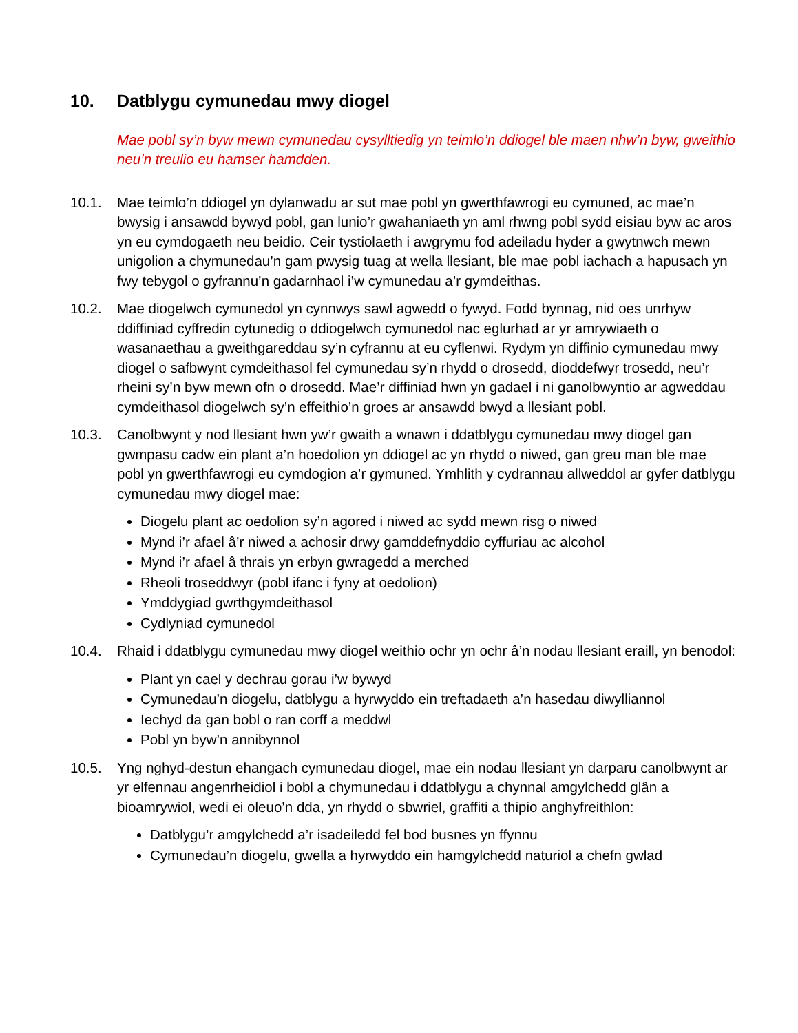10. Datblygu cymunedau mwy diogel
Mae pobl sy’n byw mewn cymunedau cysylltiedig yn teimlo’n ddiogel ble maen nhw’n byw, gweithio neu’n treulio eu hamser hamdden.
10.1. Mae teimlo’n ddiogel yn dylanwadu ar sut mae pobl yn gwerthfawrogi eu cymuned, ac mae’n bwysig i ansawdd bywyd pobl, gan lunio’r gwahaniaeth yn aml rhwng pobl sydd eisiau byw ac aros yn eu cymdogaeth neu beidio. Ceir tystiolaeth i awgrymu fod adeiladu hyder a gwytnwch mewn unigolion a chymunedau’n gam pwysig tuag at wella llesiant, ble mae pobl iachach a hapusach yn fwy tebygol o gyfrannu’n gadarnhaol i’w cymunedau a’r gymdeithas.
10.2. Mae diogelwch cymunedol yn cynnwys sawl agwedd o fywyd. Fodd bynnag, nid oes unrhyw ddiffiniad cyffredin cytunedig o ddiogelwch cymunedol nac eglurhad ar yr amrywiaeth o wasanaethau a gweithgareddau sy’n cyfrannu at eu cyflenwi. Rydym yn diffinio cymunedau mwy diogel o safbwynt cymdeithasol fel cymunedau sy’n rhydd o drosedd, dioddefwyr trosedd, neu’r rheini sy’n byw mewn ofn o drosedd. Mae’r diffiniad hwn yn gadael i ni ganolbwyntio ar agweddau cymdeithasol diogelwch sy’n effeithio’n groes ar ansawdd bwyd a llesiant pobl.
10.3. Canolbwynt y nod llesiant hwn yw’r gwaith a wnawn i ddatblygu cymunedau mwy diogel gan gwmpasu cadw ein plant a’n hoedolion yn ddiogel ac yn rhydd o niwed, gan greu man ble mae pobl yn gwerthfawrogi eu cymdogion a’r gymuned. Ymhlith y cydrannau allweddol ar gyfer datblygu cymunedau mwy diogel mae:
Diogelu plant ac oedolion sy’n agored i niwed ac sydd mewn risg o niwed
Mynd i’r afael â’r niwed a achosir drwy gamddefnyddio cyffuriau ac alcohol
Mynd i’r afael â thrais yn erbyn gwragedd a merched
Rheoli troseddwyr (pobl ifanc i fyny at oedolion)
Ymddygiad gwrthgymdeithasol
Cydlyniad cymunedol
10.4. Rhaid i ddatblygu cymunedau mwy diogel weithio ochr yn ochr â’n nodau llesiant eraill, yn benodol:
Plant yn cael y dechrau gorau i’w bywyd
Cymunedau’n diogelu, datblygu a hyrwyddo ein treftadaeth a’n hasedau diwylliannol
Iechyd da gan bobl o ran corff a meddwl
Pobl yn byw’n annibynnol
10.5. Yng nghyd-destun ehangach cymunedau diogel, mae ein nodau llesiant yn darparu canolbwynt ar yr elfennau angenrheidiol i bobl a chymunedau i ddatblygu a chynnal amgylchedd glân a bioamrywiol, wedi ei oleuo’n dda, yn rhydd o sbwriel, graffiti a thipio anghyfreithlon:
Datblygu’r amgylchedd a’r isadeiledd fel bod busnes yn ffynnu
Cymunedau’n diogelu, gwella a hyrwyddo ein hamgylchedd naturiol a chefn gwlad